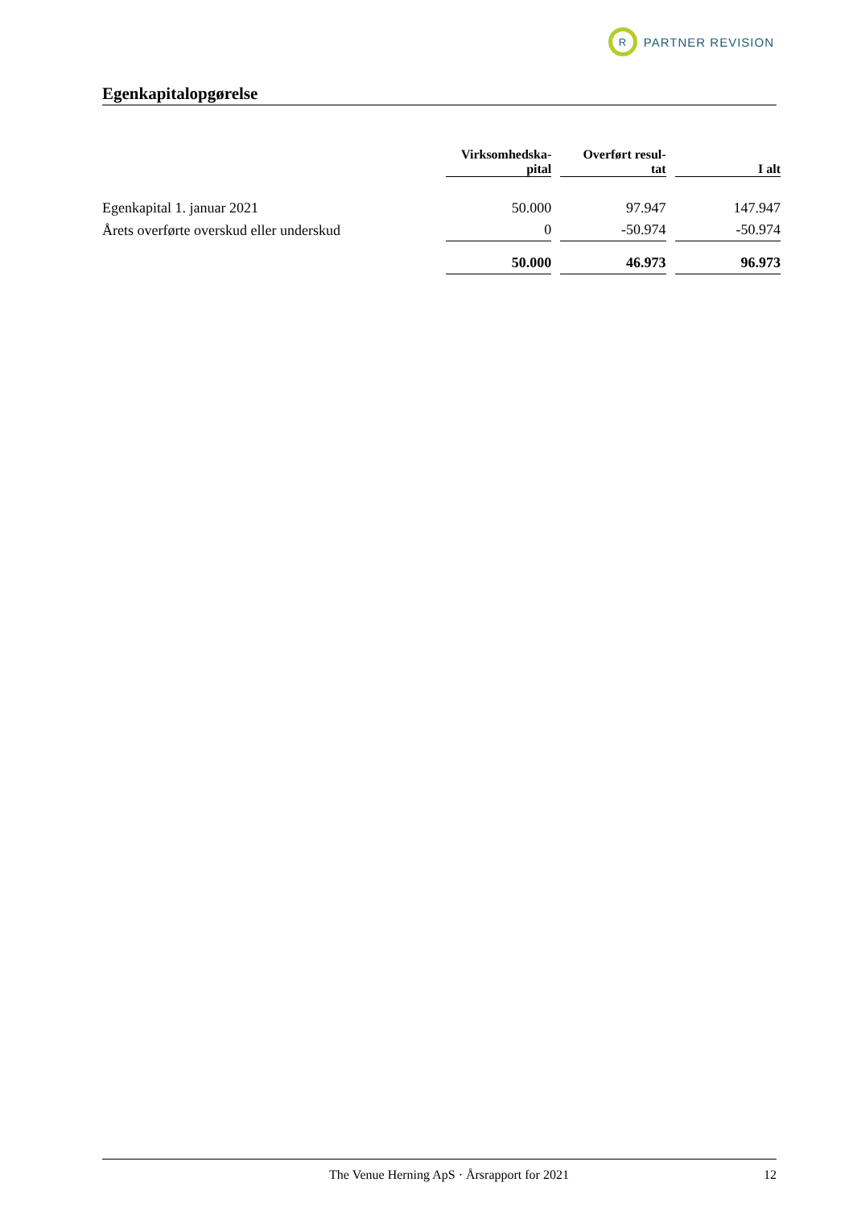R PARTNER REVISION
Egenkapitalopgørelse
| | Virksomhedska- pital | | Overført resul- tat | | I alt |
| Egenkapital 1. januar 2021 | 50.000 | | 97.947 | | 147.947 |
| Årets overførte overskud eller underskud | 0 | | -50.974 | | -50.974 |
| | 50.000 | | 46.973 | | 96.973 |
The Venue Herning ApS · Årsrapport for 2021 12